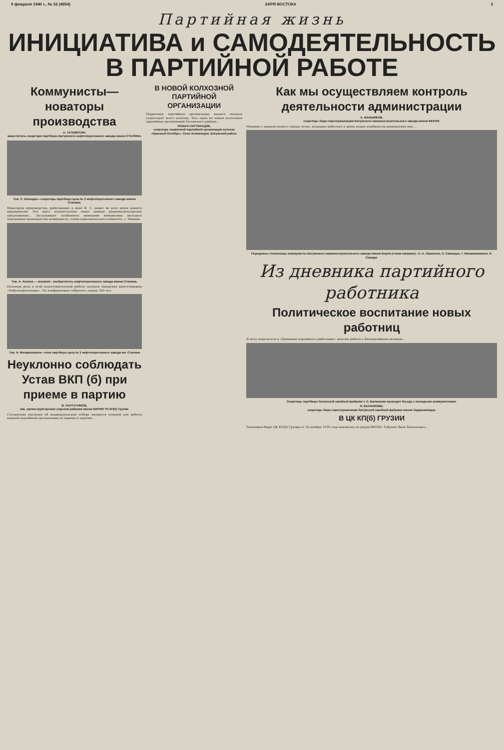9 февраля 1940 г., № 32 (4954) ЗАРЯ ВОСТОКА 3
Партийная жизнь
ИНИЦИАТИВА и САМОДЕЯТЕЛЬНОСТЬ
В ПАРТИЙНОЙ РАБОТЕ
Коммунисты—новаторы производства
А. ТАТЕВОСЯН,
заместитель секретаря партбюро Батумского нефтеперегонного завода имени СТАЛИНА.
Тов. П. Квачадзе—секретарь партбюро цеха № 3 нефтеперегонного завода имени Сталина.
Новаторов производства, работающих в цехе № 3, знают во всех цехах нашего предприятия. Это здесь осуществлены такие ценные рационализаторские предложения... Заслуживает особенного внимания инициатива молодого передовика производства коммуниста, члена комсомольского комитета, т. Микава.
Тов. А. Акопов — механик - изобретатель нефтеперегонного завода имени Сталина.
Большую роль в этой подготовительной работе сыграла заводская многотиражка «Нефтеперегонщик». На конференцию собралось свыше 300 чел.
Тов. Н. Мепаришвили—член партбюро цеха № 3 нефтеперегонного завода им. Сталина
Неуклонно соблюдать Устав ВКП (б) при приеме в партию
В. ПАРТУГИМОВ,
зав. оргинструкторским отделом райкома имени БЕРИЯ ТО КП(б) Грузии.
Сталинские указания об индивидуальном отборе являются основой для работы каждой партийной организации по приему в партию...
В НОВОЙ КОЛХОЗНОЙ ПАРТИЙНОЙ ОРГАНИЗАЦИИ
Первичная партийная организация нашего колхоза существует всего полгода. Это—одна из новых колхозных партийных организаций Батумского района...
ОСМАН ПАРТЕНАДЗЕ,
секретарь первичной партийной организации колхоза «Красный Октябрь». Село Хелвачаури, Батумский район.
Как мы осуществляем контроль деятельности администрации
А. МАНЬЯФОВ,
секретарь бюро партогранизации Батумского машиностроительного завода имени БЕРИЯ.
Машины с маркой нашего завода четко, исправно работают в цехах новых комбинатов шампанских вин...
Передовые стахановцы коммунисты Батумского машиностроительного завода имени Берия (слева направо): тт. А. Ованесян, Л. Сванидзе, Г. Мазманишвили, Н. Савиди.
Из дневника партийного работника
Политическое воспитание новых работниц
Я хочу поделиться в «Дневнике партийного работника» опытом работы с беспартийным активом...
Секретарь партбюро батумской швейной фабрики т. Н. Баланкова проводит беседу с молодыми коммунистками.
Н. БАЛАНКОВА,
секретарь бюро партогранизации батумской швейной фабрики имени Орджоникидзе.
В ЦК КП(б) ГРУЗИИ
Решением бюро ЦК КП(б) Грузии от 28 ноября 1939 года исключен из рядов ВКП(б): Габуния Яков Васильевич...